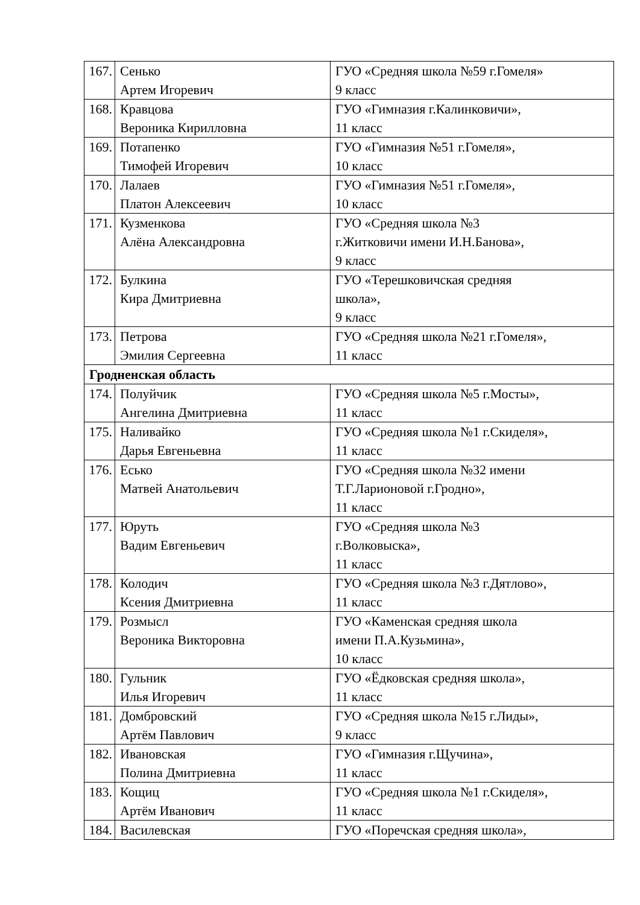| 167. | Сенько Артем Игоревич | ГУО «Средняя школа №59 г.Гомеля» 9 класс |
| 168. | Кравцова Вероника Кирилловна | ГУО «Гимназия г.Калинковичи», 11 класс |
| 169. | Потапенко Тимофей Игоревич | ГУО «Гимназия №51 г.Гомеля», 10 класс |
| 170. | Лалаев Платон Алексеевич | ГУО «Гимназия №51 г.Гомеля», 10 класс |
| 171. | Кузменкова Алёна Александровна | ГУО «Средняя школа №3 г.Житковичи имени И.Н.Банова», 9 класс |
| 172. | Булкина Кира Дмитриевна | ГУО «Терешковичская средняя школа», 9 класс |
| 173. | Петрова Эмилия Сергеевна | ГУО «Средняя школа №21 г.Гомеля», 11 класс |
| Гродненская область | | |
| 174. | Полуйчик Ангелина Дмитриевна | ГУО «Средняя школа №5 г.Мосты», 11 класс |
| 175. | Наливайко Дарья Евгеньевна | ГУО «Средняя школа №1 г.Скиделя», 11 класс |
| 176. | Есько Матвей Анатольевич | ГУО «Средняя школа №32 имени Т.Г.Ларионовой г.Гродно», 11 класс |
| 177. | Юруть Вадим Евгеньевич | ГУО «Средняя школа №3 г.Волковыска», 11 класс |
| 178. | Колодич Ксения Дмитриевна | ГУО «Средняя школа №3 г.Дятлово», 11 класс |
| 179. | Розмысл Вероника Викторовна | ГУО «Каменская средняя школа имени П.А.Кузьмина», 10 класс |
| 180. | Гульник Илья Игоревич | ГУО «Ёдковская средняя школа», 11 класс |
| 181. | Домбровский Артём Павлович | ГУО «Средняя школа №15 г.Лиды», 9 класс |
| 182. | Ивановская Полина Дмитриевна | ГУО «Гимназия г.Щучина», 11 класс |
| 183. | Кощиц Артём Иванович | ГУО «Средняя школа №1 г.Скиделя», 11 класс |
| 184. | Василевская | ГУО «Поречская средняя школа», |